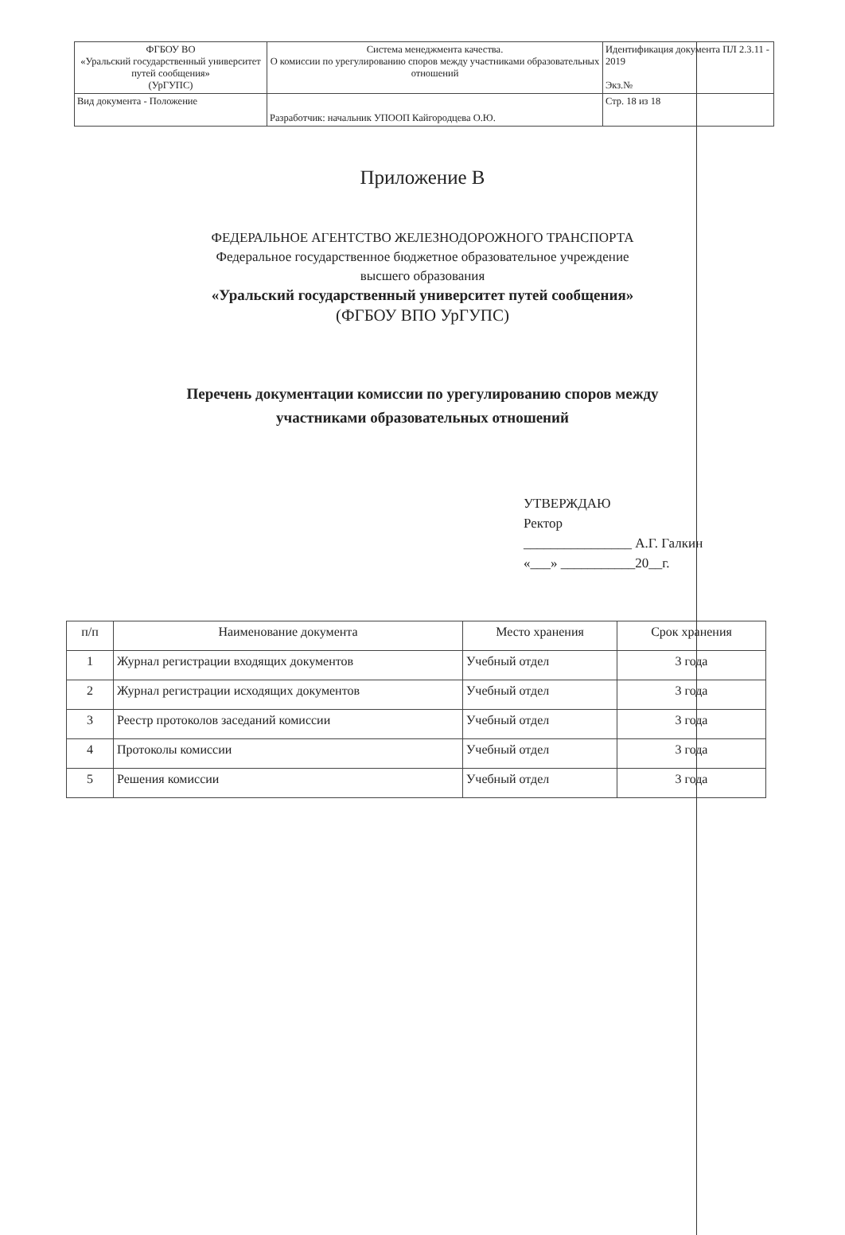| ФГБОУ ВО «Уральский государственный университет путей сообщения» (УрГУПС) | Система менеджмента качества. О комиссии по урегулированию споров между участниками образовательных отношений | Идентификация документа ПЛ 2.3.11 - 2019 Экз.№ |
| Вид документа - Положение | Разработчик: начальник УПООП Кайгородцева О.Ю. | Стр. 18 из 18 |
Приложение В
ФЕДЕРАЛЬНОЕ АГЕНТСТВО ЖЕЛЕЗНОДОРОЖНОГО ТРАНСПОРТА
Федеральное государственное бюджетное образовательное учреждение
высшего образования
«Уральский государственный университет путей сообщения»
(ФГБОУ ВПО УрГУПС)
Перечень документации комиссии по урегулированию споров между
участниками образовательных отношений
УТВЕРЖДАЮ
Ректор
________________ А.Г. Галкин
«___» ___________20__г.
| п/п | Наименование документа | Место хранения | Срок хранения |
| --- | --- | --- | --- |
| 1 | Журнал регистрации входящих документов | Учебный отдел | 3 года |
| 2 | Журнал регистрации исходящих документов | Учебный отдел | 3 года |
| 3 | Реестр протоколов заседаний комиссии | Учебный отдел | 3 года |
| 4 | Протоколы комиссии | Учебный отдел | 3 года |
| 5 | Решения комиссии | Учебный отдел | 3 года |